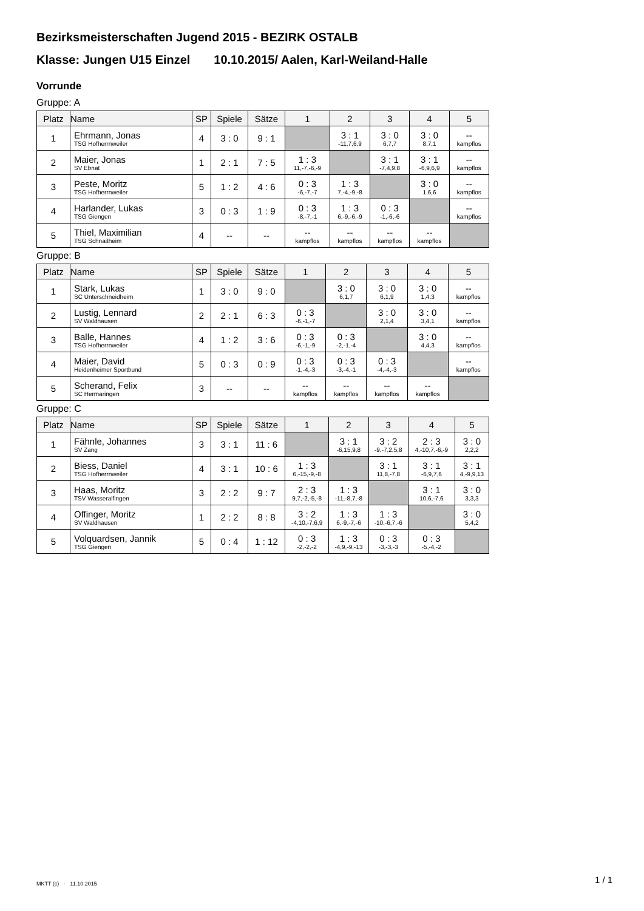Bezirksmeisterschaften Jugend 2015 - BEZIRK OSTALB
Klasse: Jungen U15 Einzel 10.10.2015/ Aalen, Karl-Weiland-Halle
Vorrunde
Gruppe: A
| Platz | Name | SP | Spiele | Sätze | 1 | 2 | 3 | 4 | 5 |
| --- | --- | --- | --- | --- | --- | --- | --- | --- | --- |
| 1 | Ehrmann, Jonas TSG Hofherrnweiler | 4 | 3 : 0 | 9 : 1 | | 3 : 1 -11,7,6,9 | 3 : 0 6,7,7 | 3 : 0 8,7,1 | -- kampflos |
| 2 | Maier, Jonas SV Ebnat | 1 | 2 : 1 | 7 : 5 | 1 : 3 11,-7,-6,-9 | | 3 : 1 -7,4,9,8 | 3 : 1 -6,9,6,9 | -- kampflos |
| 3 | Peste, Moritz TSG Hofherrnweiler | 5 | 1 : 2 | 4 : 6 | 0 : 3 -6,-7,-7 | 1 : 3 7,-4,-9,-8 | | 3 : 0 1,6,6 | -- kampflos |
| 4 | Harlander, Lukas TSG Giengen | 3 | 0 : 3 | 1 : 9 | 0 : 3 -8,-7,-1 | 1 : 3 6,-9,-6,-9 | 0 : 3 -1,-6,-6 | | -- kampflos |
| 5 | Thiel, Maximilian TSG Schnaitheim | 4 | -- | -- | -- kampflos | -- kampflos | -- kampflos | -- kampflos | |
Gruppe: B
| Platz | Name | SP | Spiele | Sätze | 1 | 2 | 3 | 4 | 5 |
| --- | --- | --- | --- | --- | --- | --- | --- | --- | --- |
| 1 | Stark, Lukas SC Unterschneidheim | 1 | 3 : 0 | 9 : 0 | | 3 : 0 6,1,7 | 3 : 0 6,1,9 | 3 : 0 1,4,3 | -- kampflos |
| 2 | Lustig, Lennard SV Waldhausen | 2 | 2 : 1 | 6 : 3 | 0 : 3 -6,-1,-7 | | 3 : 0 2,1,4 | 3 : 0 3,4,1 | -- kampflos |
| 3 | Balle, Hannes TSG Hofherrnweiler | 4 | 1 : 2 | 3 : 6 | 0 : 3 -6,-1,-9 | 0 : 3 -2,-1,-4 | | 3 : 0 4,4,3 | -- kampflos |
| 4 | Maier, David Heidenheimer Sportbund | 5 | 0 : 3 | 0 : 9 | 0 : 3 -1,-4,-3 | 0 : 3 -3,-4,-1 | 0 : 3 -4,-4,-3 | | -- kampflos |
| 5 | Scherand, Felix SC Hermaringen | 3 | -- | -- | -- kampflos | -- kampflos | -- kampflos | -- kampflos | |
Gruppe: C
| Platz | Name | SP | Spiele | Sätze | 1 | 2 | 3 | 4 | 5 |
| --- | --- | --- | --- | --- | --- | --- | --- | --- | --- |
| 1 | Fähnle, Johannes SV Zang | 3 | 3 : 1 | 11 : 6 | | 3 : 1 -6,15,9,8 | 3 : 2 -9,-7,2,5,8 | 2 : 3 4,-10,7,-6,-9 | 3 : 0 2,2,2 |
| 2 | Biess, Daniel TSG Hofherrnweiler | 4 | 3 : 1 | 10 : 6 | 1 : 3 6,-15,-9,-8 | | 3 : 1 11,8,-7,8 | 3 : 1 -6,9,7,6 | 3 : 1 4,-9,9,13 |
| 3 | Haas, Moritz TSV Wasseralfingen | 3 | 2 : 2 | 9 : 7 | 2 : 3 9,7,-2,-5,-8 | 1 : 3 -11,-8,7,-8 | | 3 : 1 10,6,-7,6 | 3 : 0 3,3,3 |
| 4 | Offinger, Moritz SV Waldhausen | 1 | 2 : 2 | 8 : 8 | 3 : 2 -4,10,-7,6,9 | 1 : 3 6,-9,-7,-6 | 1 : 3 -10,-6,7,-6 | | 3 : 0 5,4,2 |
| 5 | Volquardsen, Jannik TSG Giengen | 5 | 0 : 4 | 1 : 12 | 0 : 3 -2,-2,-2 | 1 : 3 -4,9,-9,-13 | 0 : 3 -3,-3,-3 | 0 : 3 -5,-4,-2 | |
MKTT (c) - 11.10.2015 1 / 1